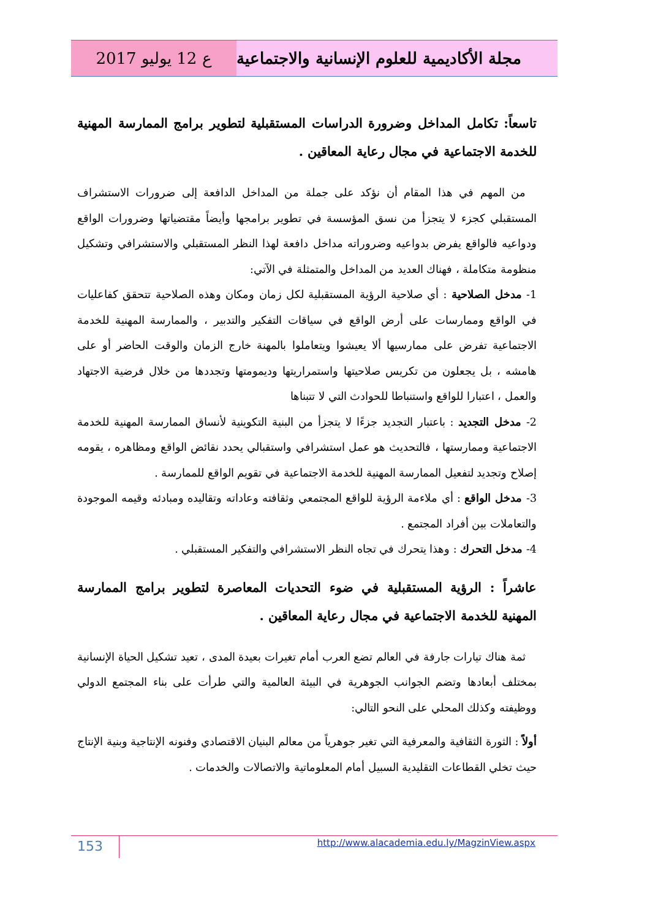ع 12 يوليو 2017 مجلة الأكاديمية للعلوم الإنسانية والاجتماعية
تاسعاً: تكامل المداخل وضرورة الدراسات المستقبلية لتطوير برامج الممارسة المهنية للخدمة الاجتماعية في مجال رعاية المعاقين .
من المهم في هذا المقام أن نؤكد على جملة من المداخل الدافعة إلى ضرورات الاستشراف المستقبلي كجزء لا يتجزأ من نسق المؤسسة في تطوير برامجها وأيضاً مقتضياتها وضرورات الواقع ودواعيه فالواقع يفرض بدواعيه وضروراته مداخل دافعة لهذا النظر المستقبلي والاستشرافي وتشكيل منظومة متكاملة ، فهناك العديد من المداخل والمتمثلة في الآتي:
1- مدخل الصلاحية : أي صلاحية الرؤية المستقبلية لكل زمان ومكان وهذه الصلاحية تتحقق كفاعليات في الواقع وممارسات على أرض الواقع في سياقات التفكير والتدبير ، والممارسة المهنية للخدمة الاجتماعية تفرض على ممارسيها ألا يعيشوا ويتعاملوا بالمهنة خارج الزمان والوقت الحاضر أو على هامشه ، بل يجعلون من تكريس صلاحيتها واستمراريتها وديمومتها وتجددها من خلال فرضية الاجتهاد والعمل ، اعتبارا للواقع واستنباطا للحوادث التي لا تتبناها
2- مدخل التجديد : باعتبار التجديد جزءًا لا يتجزأ من البنية التكوينية لأنساق الممارسة المهنية للخدمة الاجتماعية وممارستها ، فالتحديث هو عمل استشرافي واستقبالي يحدد نقائض الواقع ومظاهره ، يقومه إصلاح وتجديد لتفعيل الممارسة المهنية للخدمة الاجتماعية في تقويم الواقع للممارسة .
3- مدخل الواقع : أي ملاءمة الرؤية للواقع المجتمعي وثقافته وعاداته وتقاليده ومبادئه وقيمه الموجودة والتعاملات بين أفراد المجتمع .
4- مدخل التحرك : وهذا يتحرك في تجاه النظر الاستشرافي والتفكير المستقبلي .
عاشراً : الرؤية المستقبلية في ضوء التحديات المعاصرة لتطوير برامج الممارسة المهنية للخدمة الاجتماعية في مجال رعاية المعاقين .
ثمة هناك تيارات جارفة في العالم تضع العرب أمام تغيرات بعيدة المدى ، تعيد تشكيل الحياة الإنسانية بمختلف أبعادها وتضم الجوانب الجوهرية في البيئة العالمية والتي طرأت على بناء المجتمع الدولي ووظيفته وكذلك المحلي على النحو التالي:
أولاً : الثورة الثقافية والمعرفية التي تغير جوهرياً من معالم البنيان الاقتصادي وفنونه الإنتاجية وبنية الإنتاج حيث تخلي القطاعات التقليدية السبيل أمام المعلوماتية والاتصالات والخدمات .
153 http://www.alacademia.edu.ly/MagzinView.aspx